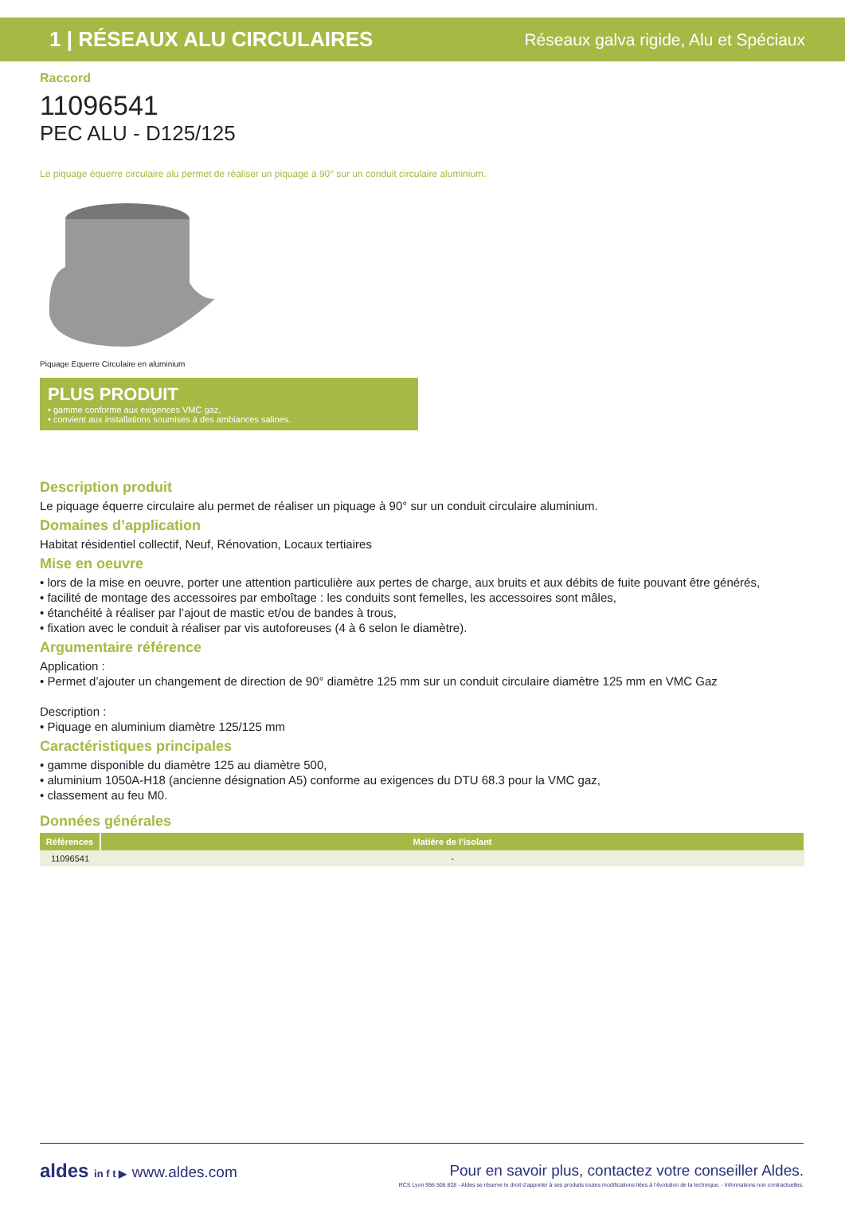1 | RÉSEAUX ALU CIRCULAIRES Réseaux galva rigide, Alu et Spéciaux
Raccord
11096541
PEC ALU - D125/125
Le piquage équerre circulaire alu permet de réaliser un piquage à 90° sur un conduit circulaire aluminium.
Piquage Equerre Circulaire en aluminium
PLUS PRODUIT
• gamme conforme aux exigences VMC gaz,
• convient aux installations soumises à des ambiances salines.
Description produit
Le piquage équerre circulaire alu permet de réaliser un piquage à 90° sur un conduit circulaire aluminium.
Domaines d’application
Habitat résidentiel collectif, Neuf, Rénovation, Locaux tertiaires
Mise en oeuvre
• lors de la mise en oeuvre, porter une attention particulière aux pertes de charge, aux bruits et aux débits de fuite pouvant être générés,
• facilité de montage des accessoires par emboîtage : les conduits sont femelles, les accessoires sont mâles,
• étanchéité à réaliser par l’ajout de mastic et/ou de bandes à trous,
• fixation avec le conduit à réaliser par vis autoforeuses (4 à 6 selon le diamètre).
Argumentaire référence
Application :
• Permet d’ajouter un changement de direction de 90° diamètre 125 mm sur un conduit circulaire diamètre 125 mm en VMC Gaz
Description :
• Piquage en aluminium diamètre 125/125 mm
Caractéristiques principales
• gamme disponible du diamètre 125 au diamètre 500,
• aluminium 1050A-H18 (ancienne désignation A5) conforme au exigences du DTU 68.3 pour la VMC gaz,
• classement au feu M0.
Données générales
| Références | Matière de l’isolant |
| --- | --- |
| 11096541 | - |
aldes in f t ▶ www.aldes.com Pour en savoir plus, contactez votre conseiller Aldes.
RCS Lyon 956 506 828 - Aldes se réserve le droit d’apporter à ses produits toutes modifications liées à l’évolution de la technique. - Informations non contractuelles.